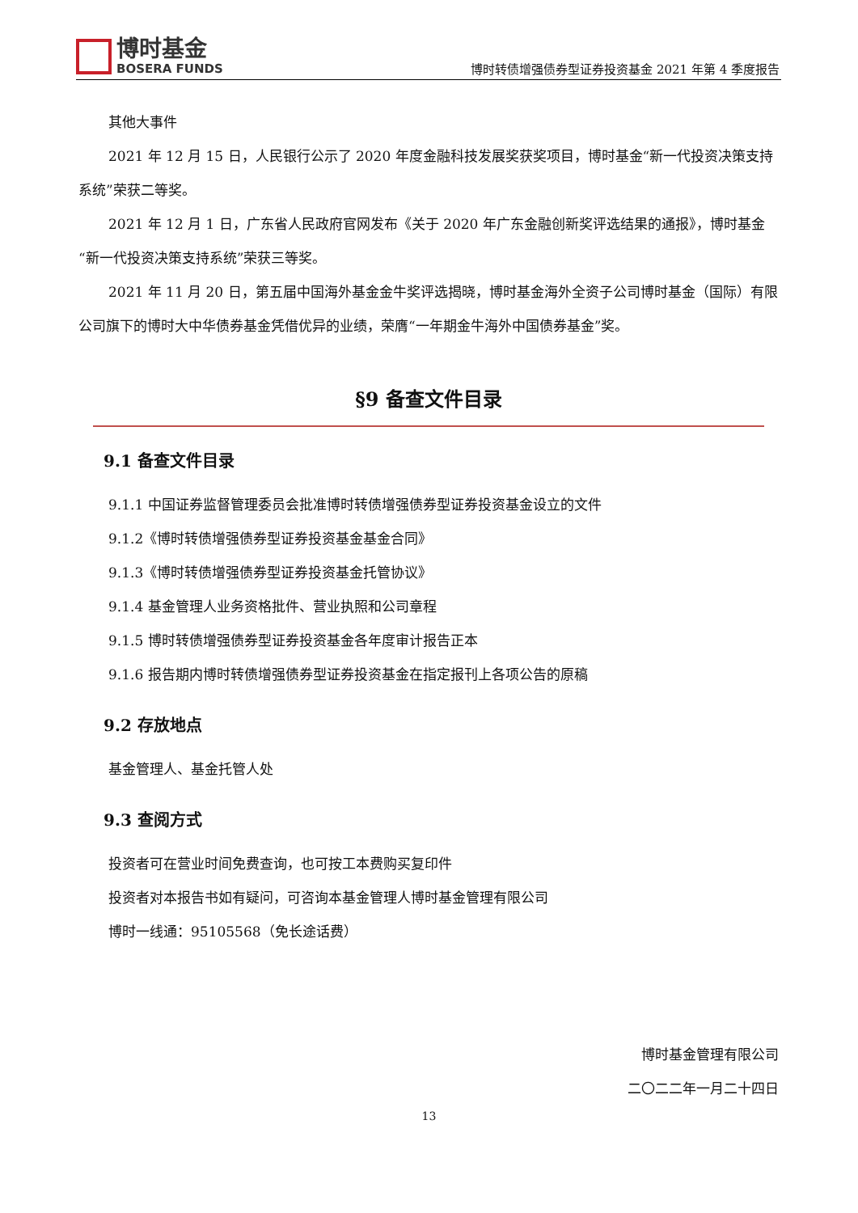博时基金
BOSERA FUNDS
博时转债增强债券型证券投资基金 2021 年第 4 季度报告
其他大事件
2021 年 12 月 15 日，人民银行公示了 2020 年度金融科技发展奖获奖项目，博时基金“新一代投资决策支持系统”荣获二等奖。
2021 年 12 月 1 日，广东省人民政府官网发布《关于 2020 年广东金融创新奖评选结果的通报》，博时基金“新一代投资决策支持系统”荣获三等奖。
2021 年 11 月 20 日，第五届中国海外基金金牛奖评选揭晓，博时基金海外全资子公司博时基金（国际）有限公司旗下的博时大中华债券基金凭借优异的业绩，荣膺“一年期金牛海外中国债券基金”奖。
§9 备查文件目录
9.1 备查文件目录
9.1.1 中国证券监督管理委员会批准博时转债增强债券型证券投资基金设立的文件
9.1.2《博时转债增强债券型证券投资基金基金合同》
9.1.3《博时转债增强债券型证券投资基金托管协议》
9.1.4 基金管理人业务资格批件、营业执照和公司章程
9.1.5 博时转债增强债券型证券投资基金各年度审计报告正本
9.1.6 报告期内博时转债增强债券型证券投资基金在指定报刊上各项公告的原稿
9.2 存放地点
基金管理人、基金托管人处
9.3 查阅方式
投资者可在营业时间免费查询，也可按工本费购买复印件
投资者对本报告书如有疑问，可咨询本基金管理人博时基金管理有限公司
博时一线通：95105568（免长途话费）
博时基金管理有限公司
二〇二二年一月二十四日
13